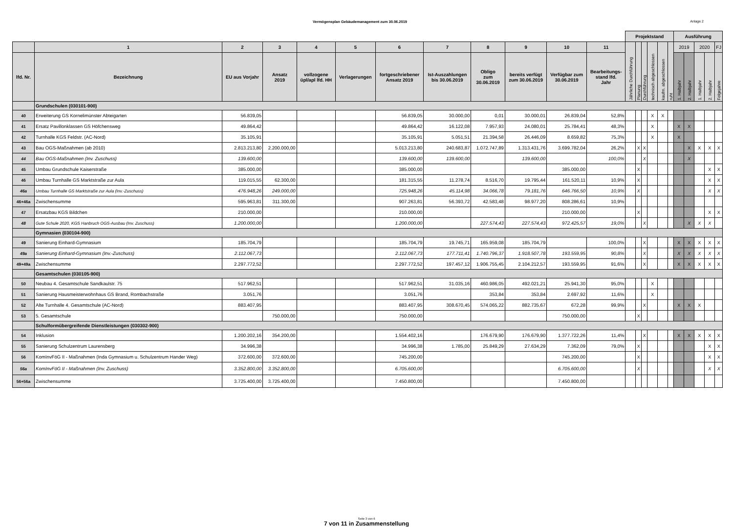Vermögensplan Gebäudemanagement zum 30.06.2019 Anlage 2
| | | | | | | | | | | | | Projektstand | | | | | | Ausführung | | | | |
| --- | --- | --- | --- | --- | --- | --- | --- | --- | --- | --- | --- | --- | --- | --- | --- | --- | --- | --- | --- | --- | --- | --- |
| | 1 | 2 | 3 | 4 | 5 | 6 | 7 | 8 | 9 | 10 | 11 | Jährliche Durchführung | Planung | Durchführung | technisch abgeschlossen | kaufm. abgeschlossen | ruht | 2019 | | 2020 | | FJ |
| lfd. Nr. | Bezeichnung | EU aus Vorjahr | Ansatz 2019 | vollzogene üpl/apl lfd. HH | Verlagerungen | fortgeschriebener Ansatz 2019 | Ist-Auszahlungen bis 30.06.2019 | Obligo zum 30.06.2019 | bereits verfügt zum 30.06.2019 | Verfügbar zum 30.06.2019 | Bearbeitungs- stand lfd. Jahr | | | | | | | 1. Halbjahr | 2. Halbjahr | 1. Halbjahr | 2. Halbjahr | Folgejahre |
| | Grundschulen (030101-900) | | | | | | | | | | | | | | | | | | | | | |
| 40 | Erweiterung GS Kornelimünster Abteigarten | 56.839,05 | | | | 56.839,05 | 30.000,00 | 0,01 | 30.000,01 | 26.839,04 | 52,8% | | | | X | X | | | | | | |
| 41 | Ersatz Pavillonklassen GS Höfchensweg | 49.864,42 | | | | 49.864,42 | 16.122,08 | 7.957,93 | 24.080,01 | 25.784,41 | 48,3% | | | | X | | | X | X | | | |
| 42 | Turnhalle KGS Feldstr. (AC-Nord) | 35.105,91 | | | | 35.105,91 | 5.051,51 | 21.394,58 | 26.446,09 | 8.659,82 | 75,3% | | | | X | | | X | | | | |
| 43 | Bau OGS-Maßnahmen (ab 2010) | 2.813.213,80 | 2.200.000,00 | | | 5.013.213,80 | 240.683,87 | 1.072.747,89 | 1.313.431,76 | 3.699.782,04 | 26,2% | | X | X | | | | | X | X | X | X |
| 44 | Bau OGS-Maßnahmen (Inv. Zuschuss) | 139.600,00 | | | | 139.600,00 | 139.600,00 | | 139.600,00 | | 100,0% | | | X | | | | | X | | | |
| 45 | Umbau Grundschule Kaiserstraße | 385.000,00 | | | | 385.000,00 | | | | 385.000,00 | | | X | | | | | | | | X | X |
| 46 | Umbau Turnhalle GS Marktstraße zur Aula | 119.015,55 | 62.300,00 | | | 181.315,55 | 11.278,74 | 8.516,70 | 19.795,44 | 161.520,11 | 10,9% | | X | | | | | | | | X | X |
| 46a | Umbau Turnhalle GS Marktstraße zur Aula (Inv.-Zuschuss) | 476.948,26 | 249.000,00 | | | 725.948,26 | 45.114,98 | 34.066,78 | 79.181,76 | 646.766,50 | 10,9% | | X | | | | | | | | X | X |
| 46+46a | Zwischensumme | 595.963,81 | 311.300,00 | | | 907.263,81 | 56.393,72 | 42.583,48 | 98.977,20 | 808.286,61 | 10,9% | | | | | | | | | | | |
| 47 | Ersatzbau KGS Bildchen | 210.000,00 | | | | 210.000,00 | | | | 210.000,00 | | | X | | | | | | | | X | X |
| 48 | Gute Schule 2020, KGS Hanbruch OGS-Ausbau (Inv. Zuschuss) | 1.200.000,00 | | | | 1.200.000,00 | | 227.574,43 | 227.574,43 | 972.425,57 | 19,0% | | | X | | | | | X | X | X | |
| | Gymnasien (030104-900) | | | | | | | | | | | | | | | | | | | | | |
| 49 | Sanierung Einhard-Gymnasium | 185.704,79 | | | | 185.704,79 | 19.745,71 | 165.959,08 | 185.704,79 | | 100,0% | | | X | | | | X | X | X | X | X |
| 49a | Sanierung Einhard-Gymnasium (Inv.-Zuschuss) | 2.112.067,73 | | | | 2.112.067,73 | 177.711,41 | 1.740.796,37 | 1.918.507,78 | 193.559,95 | 90,8% | | | X | | | | X | X | X | X | X |
| 49+49a | Zwischensumme | 2.297.772,52 | | | | 2.297.772,52 | 197.457,12 | 1.906.755,45 | 2.104.212,57 | 193.559,95 | 91,6% | | | X | | | | X | X | X | X | X |
| | Gesamtschulen (030105-900) | | | | | | | | | | | | | | | | | | | | | |
| 50 | Neubau 4. Gesamtschule Sandkaulstr. 75 | 517.962,51 | | | | 517.962,51 | 31.035,16 | 460.986,05 | 492.021,21 | 25.941,30 | 95,0% | | | | X | | | | | | | |
| 51 | Sanierung Hausmeisterwohnhaus GS Brand, Rombachstraße | 3.051,76 | | | | 3.051,76 | | 353,84 | 353,84 | 2.697,92 | 11,6% | | | | X | | | | | | | |
| 52 | Alte Turnhalle 4. Gesamtschule (AC-Nord) | 883.407,95 | | | | 883.407,95 | 308.670,45 | 574.065,22 | 882.735,67 | 672,28 | 99,9% | | | X | | | | X | X | X | | |
| 53 | 5. Gesamtschule | | 750.000,00 | | | 750.000,00 | | | | 750.000,00 | | | X | | | | | | | | | |
| | Schulformübergreifende Dienstleistungen (030302-900) | | | | | | | | | | | | | | | | | | | | | |
| 54 | Inklusion | 1.200.202,16 | 354.200,00 | | | 1.554.402,16 | | 176.679,90 | 176.679,90 | 1.377.722,26 | 11,4% | | | X | | | | X | X | X | X | X |
| 55 | Sanierung Schulzentrum Laurensberg | 34.996,38 | | | | 34.996,38 | 1.785,00 | 25.849,29 | 27.634,29 | 7.362,09 | 79,0% | | X | | | | | | | | X | X |
| 56 | KomInvFöG II - Maßnahmen (Inda Gymnasium u. Schulzentrum Hander Weg) | 372.600,00 | 372.600,00 | | | 745.200,00 | | | | 745.200,00 | | | X | | | | | | | | X | X |
| 56a | KomInvFöG II - Maßnahmen (Inv. Zuschuss) | 3.352.800,00 | 3.352.800,00 | | | 6.705.600,00 | | | | 6.705.600,00 | | | X | | | | | | | | X | X |
| 56+56a | Zwischensumme | 3.725.400,00 | 3.725.400,00 | | | 7.450.800,00 | | | | 7.450.800,00 | | | | | | | | | | | | |
Seite 3 von 6
7 von 11 in Zusammenstellung